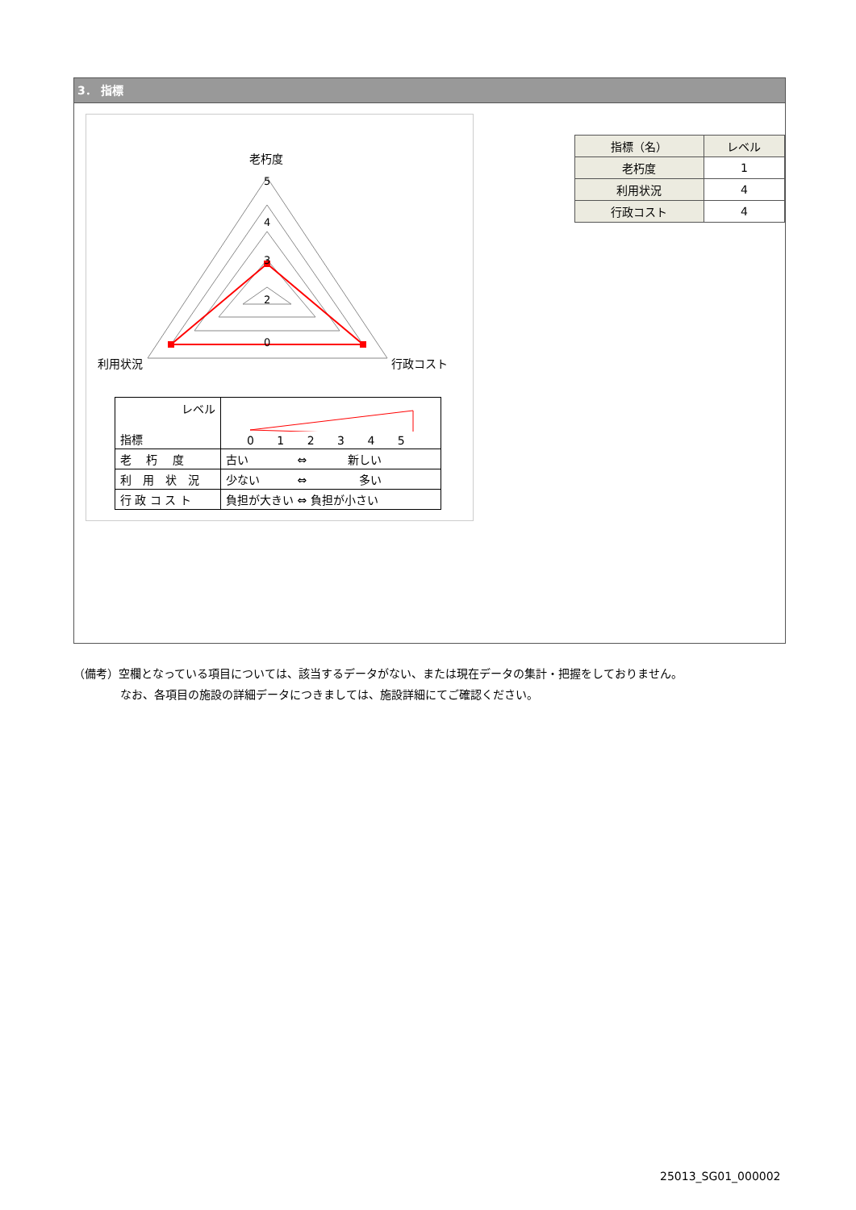3． 指標
5
4
3
2
0
老朽度
利用状況
行政コスト
| レベル 指標 | 0 1 2 3 4 5 |
| 老 朽 度 | 古い ⇔ 新しい |
| 利 用 状 況 | 少ない ⇔ 多い |
| 行 政 コ ス ト | 負担が大きい ⇔ 負担が小さい |
| 指標（名） | レベル |
| --- | --- |
| 老朽度 | 1 |
| 利用状況 | 4 |
| 行政コスト | 4 |
（備考）空欄となっている項目については、該当するデータがない、または現在データの集計・把握をしておりません。
なお、各項目の施設の詳細データにつきましては、施設詳細にてご確認ください。
25013_SG01_000002